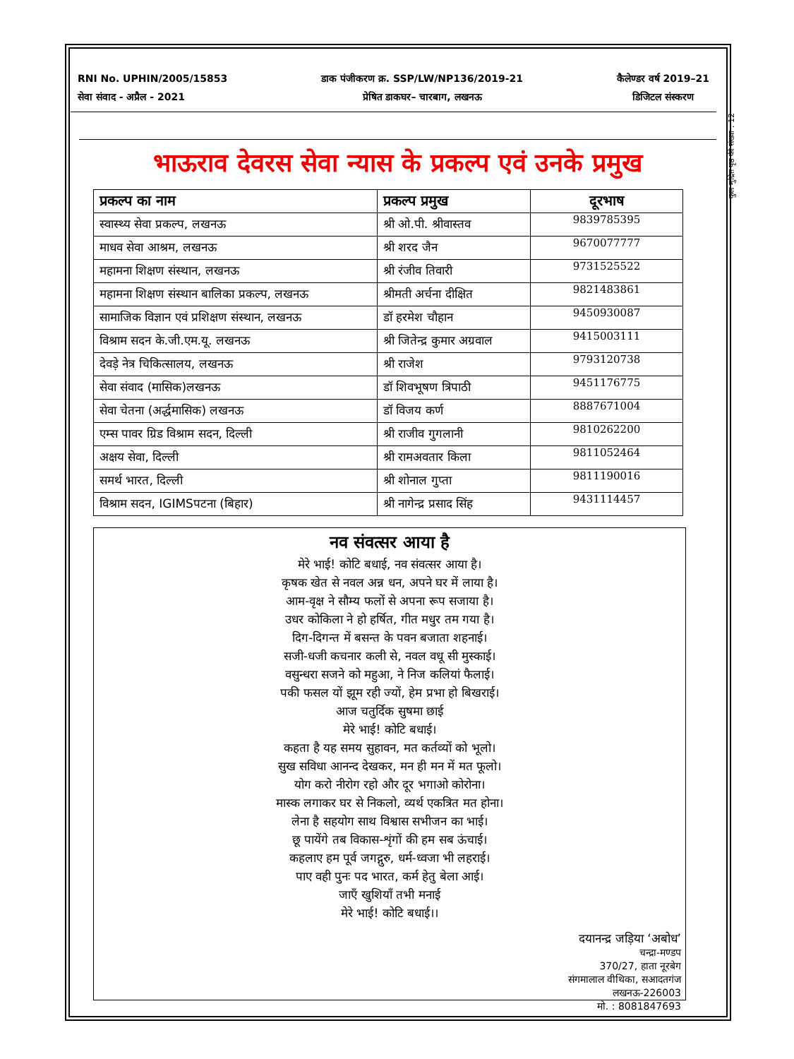कुल मुद्रित पृष्ठ की संख्या : 12
RNI No. UPHIN/2005/15853
सेवा संवाद - अप्रैल - 2021
डाक पंजीकरण क्र. SSP/LW/NP136/2019-21
प्रेषित डाकघर– चारबाग, लखनऊ
कैलेण्डर वर्ष 2019–21
डिजिटल संस्करण
भाऊराव देवरस सेवा न्यास के प्रकल्प एवं उनके प्रमुख
| प्रकल्प का नाम | प्रकल्प प्रमुख | दूरभाष |
| --- | --- | --- |
| स्वास्थ्य सेवा प्रकल्प, लखनऊ | श्री ओ.पी. श्रीवास्तव | 9839785395 |
| माधव सेवा आश्रम, लखनऊ | श्री शरद जैन | 9670077777 |
| महामना शिक्षण संस्थान, लखनऊ | श्री रंजीव तिवारी | 9731525522 |
| महामना शिक्षण संस्थान बालिका प्रकल्प, लखनऊ | श्रीमती अर्चना दीक्षित | 9821483861 |
| सामाजिक विज्ञान एवं प्रशिक्षण संस्थान, लखनऊ | डॉ हरमेश चौहान | 9450930087 |
| विश्राम सदन के.जी.एम.यू. लखनऊ | श्री जितेन्द्र कुमार अग्रवाल | 9415003111 |
| देवड़े नेत्र चिकित्सालय, लखनऊ | श्री राजेश | 9793120738 |
| सेवा संवाद (मासिक)लखनऊ | डॉ शिवभूषण त्रिपाठी | 9451176775 |
| सेवा चेतना (अर्द्धमासिक) लखनऊ | डॉ विजय कर्ण | 8887671004 |
| एम्स पावर ग्रिड विश्राम सदन, दिल्ली | श्री राजीव गुगलानी | 9810262200 |
| अक्षय सेवा, दिल्ली | श्री रामअवतार किला | 9811052464 |
| समर्थ भारत, दिल्ली | श्री शोनाल गुप्ता | 9811190016 |
| विश्राम सदन, IGIMSपटना (बिहार) | श्री नागेन्द्र प्रसाद सिंह | 9431114457 |
नव संवत्सर आया है
मेरे भाई! कोटि बधाई, नव संवत्सर आया है।
कृषक खेत से नवल अन्न धन, अपने घर में लाया है।
आम-वृक्ष ने सौम्य फलों से अपना रूप सजाया है।
उधर कोकिला ने हो हर्षित, गीत मधुर तम गया है।
दिग-दिगन्त में बसन्त के पवन बजाता शहनाई।
सजी-धजी कचनार कली से, नवल वधू सी मुस्काई।
वसुन्धरा सजने को महुआ, ने निज कलियां फैलाई।
पकी फसल यों झूम रही ज्यों, हेम प्रभा हो बिखराई।
आज चतुर्दिक सुषमा छाई
मेरे भाई! कोटि बधाई।
कहता है यह समय सुहावन, मत कर्तव्यों को भूलो।
सुख सविधा आनन्द देखकर, मन ही मन में मत फूलो।
योग करो नीरोग रहो और दूर भगाओ कोरोना।
मास्क लगाकर घर से निकलो, व्यर्थ एकत्रित मत होना।
लेना है सहयोग साथ विश्वास सभीजन का भाई।
छू पायेंगे तब विकास-शृंगों की हम सब ऊंचाई।
कहलाए हम पूर्व जगद्गुरु, धर्म-ध्वजा भी लहराई।
पाए वही पुनः पद भारत, कर्म हेतु बेला आई।
जाएँ खुशियाँ तभी मनाई
मेरे भाई! कोटि बधाई।।
दयानन्द्र जड़िया ‘अबोध’
चन्द्रा-मण्डप
370/27, हाता नूरबेग
संगमालाल वीथिका, सआदतगंज
लखनऊ-226003
मो. : 8081847693